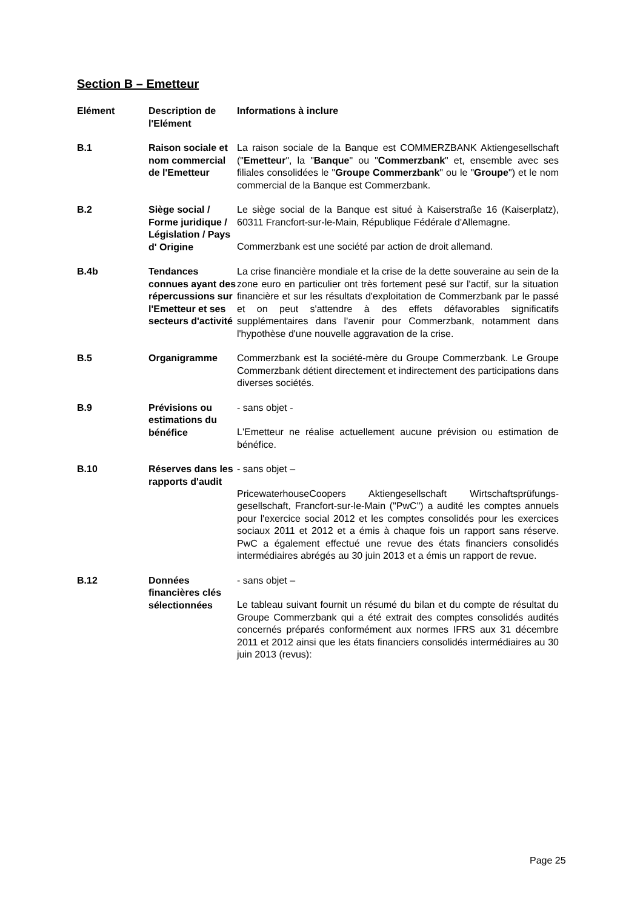Section B – Emetteur
| Elément | Description de l'Elément | Informations à inclure |
| --- | --- | --- |
| B.1 | Raison sociale et nom commercial de l'Emetteur | La raison sociale de la Banque est COMMERZBANK Aktiengesellschaft (" Emetteur ", la " Banque " ou " Commerzbank " et, ensemble avec ses filiales consolidées le " Groupe Commerzbank " ou le " Groupe ") et le nom commercial de la Banque est Commerzbank. |
| B.2 | Siège social / Forme juridique / Législation / Pays d' Origine | Le siège social de la Banque est situé à Kaiserstraße 16 (Kaiserplatz), 60311 Francfort-sur-le-Main, République Fédérale d'Allemagne. Commerzbank est une société par action de droit allemand. |
| B.4b | Tendances connues ayant des répercussions sur l'Emetteur et ses secteurs d'activité | La crise financière mondiale et la crise de la dette souveraine au sein de la zone euro en particulier ont très fortement pesé sur l'actif, sur la situation financière et sur les résultats d'exploitation de Commerzbank par le passé et on peut s'attendre à des effets défavorables significatifs supplémentaires dans l'avenir pour Commerzbank, notamment dans l'hypothèse d'une nouvelle aggravation de la crise. |
| B.5 | Organigramme | Commerzbank est la société-mère du Groupe Commerzbank. Le Groupe Commerzbank détient directement et indirectement des participations dans diverses sociétés. |
| B.9 | Prévisions ou estimations du bénéfice | - sans objet - L'Emetteur ne réalise actuellement aucune prévision ou estimation de bénéfice. |
| B.10 | Réserves dans les rapports d'audit | - sans objet – PricewaterhouseCoopers Aktiengesellschaft Wirtschaftsprüfungs-gesellschaft, Francfort-sur-le-Main ("PwC") a audité les comptes annuels pour l'exercice social 2012 et les comptes consolidés pour les exercices sociaux 2011 et 2012 et a émis à chaque fois un rapport sans réserve. PwC a également effectué une revue des états financiers consolidés intermédiaires abrégés au 30 juin 2013 et a émis un rapport de revue. |
| B.12 | Données financières clés sélectionnées | - sans objet – Le tableau suivant fournit un résumé du bilan et du compte de résultat du Groupe Commerzbank qui a été extrait des comptes consolidés audités concernés préparés conformément aux normes IFRS aux 31 décembre 2011 et 2012 ainsi que les états financiers consolidés intermédiaires au 30 juin 2013 (revus): |
Page 25